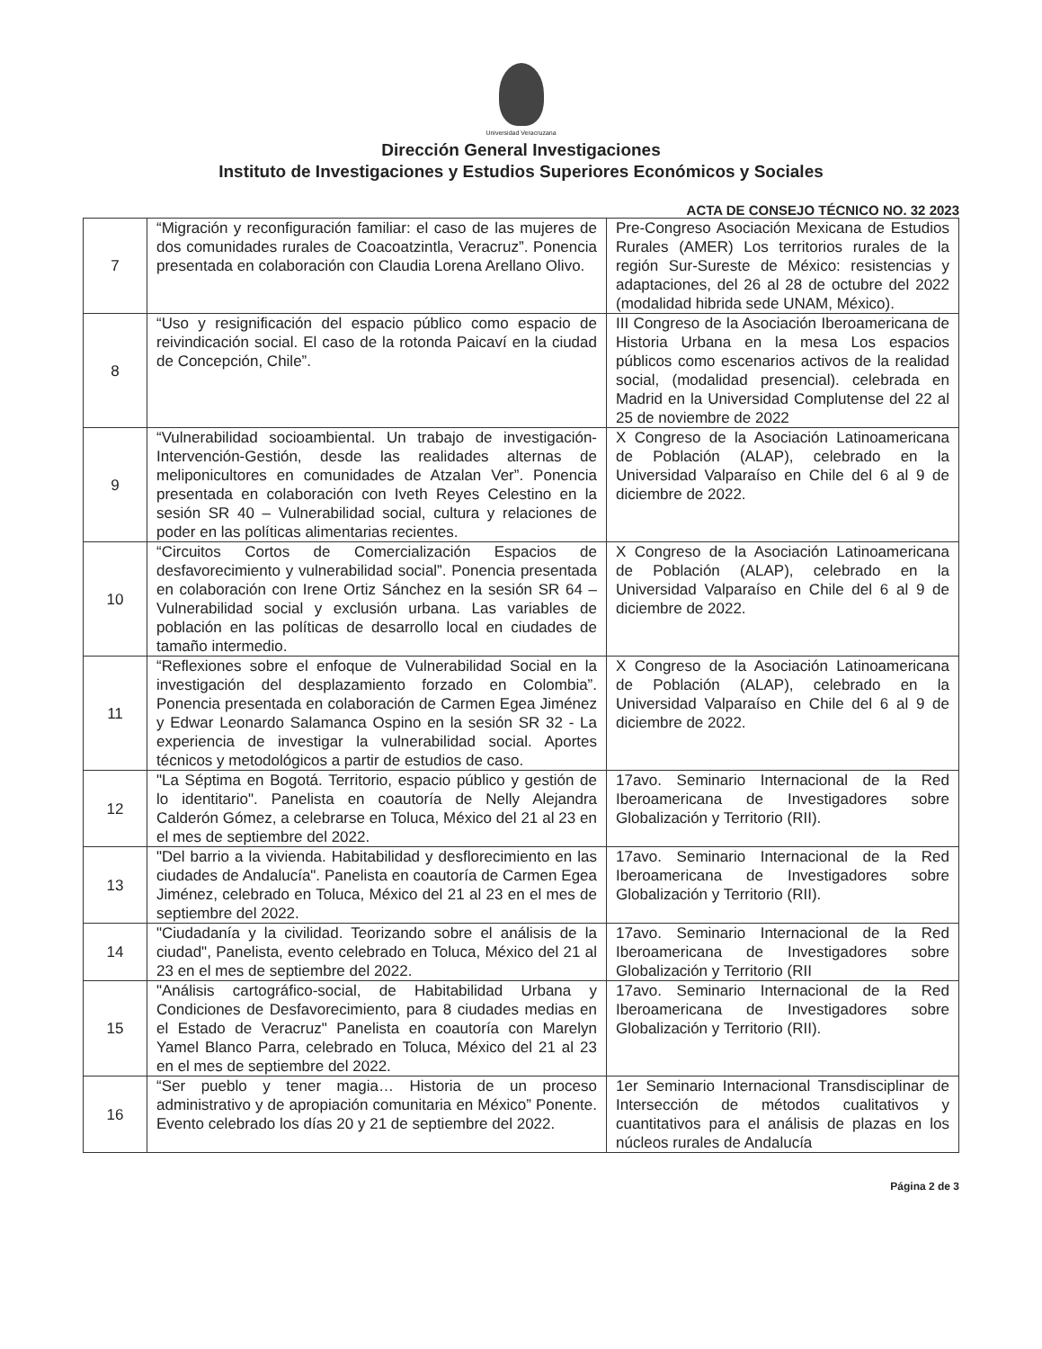Universidad Veracruzana
Dirección General Investigaciones
Instituto de Investigaciones y Estudios Superiores Económicos y Sociales
ACTA DE CONSEJO TÉCNICO NO. 32 2023
| 7 | “Migración y reconfiguración familiar: el caso de las mujeres de dos comunidades rurales de Coacoatzintla, Veracruz”. Ponencia presentada en colaboración con Claudia Lorena Arellano Olivo. | Pre-Congreso Asociación Mexicana de Estudios Rurales (AMER) Los territorios rurales de la región Sur-Sureste de México: resistencias y adaptaciones, del 26 al 28 de octubre del 2022 (modalidad hibrida sede UNAM, México). |
| 8 | “Uso y resignificación del espacio público como espacio de reivindicación social. El caso de la rotonda Paicaví en la ciudad de Concepción, Chile”. | III Congreso de la Asociación Iberoamericana de Historia Urbana en la mesa Los espacios públicos como escenarios activos de la realidad social, (modalidad presencial). celebrada en Madrid en la Universidad Complutense del 22 al 25 de noviembre de 2022 |
| 9 | “Vulnerabilidad socioambiental. Un trabajo de investigación-Intervención-Gestión, desde las realidades alternas de meliponicultores en comunidades de Atzalan Ver”. Ponencia presentada en colaboración con Iveth Reyes Celestino en la sesión SR 40 – Vulnerabilidad social, cultura y relaciones de poder en las políticas alimentarias recientes. | X Congreso de la Asociación Latinoamericana de Población (ALAP), celebrado en la Universidad Valparaíso en Chile del 6 al 9 de diciembre de 2022. |
| 10 | “Circuitos Cortos de Comercialización Espacios de desfavorecimiento y vulnerabilidad social”. Ponencia presentada en colaboración con Irene Ortiz Sánchez en la sesión SR 64 – Vulnerabilidad social y exclusión urbana. Las variables de población en las políticas de desarrollo local en ciudades de tamaño intermedio. | X Congreso de la Asociación Latinoamericana de Población (ALAP), celebrado en la Universidad Valparaíso en Chile del 6 al 9 de diciembre de 2022. |
| 11 | “Reflexiones sobre el enfoque de Vulnerabilidad Social en la investigación del desplazamiento forzado en Colombia”. Ponencia presentada en colaboración de Carmen Egea Jiménez y Edwar Leonardo Salamanca Ospino en la sesión SR 32 - La experiencia de investigar la vulnerabilidad social. Aportes técnicos y metodológicos a partir de estudios de caso. | X Congreso de la Asociación Latinoamericana de Población (ALAP), celebrado en la Universidad Valparaíso en Chile del 6 al 9 de diciembre de 2022. |
| 12 | "La Séptima en Bogotá. Territorio, espacio público y gestión de lo identitario". Panelista en coautoría de Nelly Alejandra Calderón Gómez, a celebrarse en Toluca, México del 21 al 23 en el mes de septiembre del 2022. | 17avo. Seminario Internacional de la Red Iberoamericana de Investigadores sobre Globalización y Territorio (RII). |
| 13 | "Del barrio a la vivienda. Habitabilidad y desflorecimiento en las ciudades de Andalucía". Panelista en coautoría de Carmen Egea Jiménez, celebrado en Toluca, México del 21 al 23 en el mes de septiembre del 2022. | 17avo. Seminario Internacional de la Red Iberoamericana de Investigadores sobre Globalización y Territorio (RII). |
| 14 | "Ciudadanía y la civilidad. Teorizando sobre el análisis de la ciudad", Panelista, evento celebrado en Toluca, México del 21 al 23 en el mes de septiembre del 2022. | 17avo. Seminario Internacional de la Red Iberoamericana de Investigadores sobre Globalización y Territorio (RII |
| 15 | "Análisis cartográfico-social, de Habitabilidad Urbana y Condiciones de Desfavorecimiento, para 8 ciudades medias en el Estado de Veracruz" Panelista en coautoría con Marelyn Yamel Blanco Parra, celebrado en Toluca, México del 21 al 23 en el mes de septiembre del 2022. | 17avo. Seminario Internacional de la Red Iberoamericana de Investigadores sobre Globalización y Territorio (RII). |
| 16 | “Ser pueblo y tener magia… Historia de un proceso administrativo y de apropiación comunitaria en México” Ponente. Evento celebrado los días 20 y 21 de septiembre del 2022. | 1er Seminario Internacional Transdisciplinar de Intersección de métodos cualitativos y cuantitativos para el análisis de plazas en los núcleos rurales de Andalucía |
Página 2 de 3